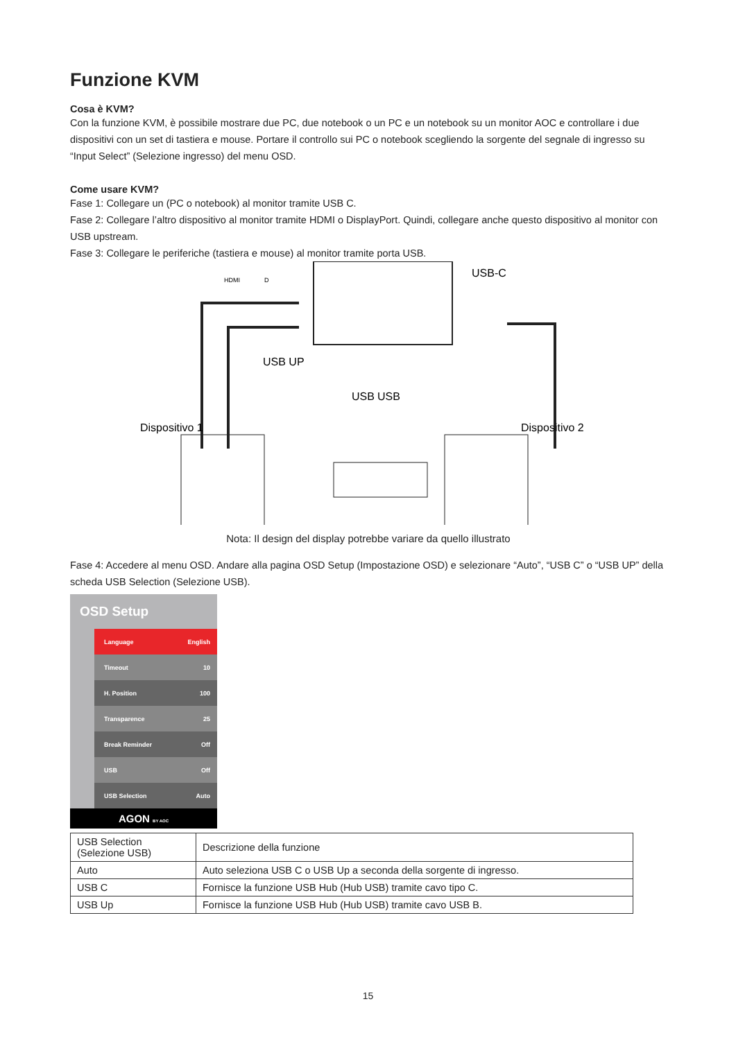Funzione KVM
Cosa è KVM?
Con la funzione KVM, è possibile mostrare due PC, due notebook o un PC e un notebook su un monitor AOC e controllare i due dispositivi con un set di tastiera e mouse. Portare il controllo sui PC o notebook scegliendo la sorgente del segnale di ingresso su “Input Select” (Selezione ingresso) del menu OSD.
Come usare KVM?
Fase 1: Collegare un (PC o notebook) al monitor tramite USB C.
Fase 2: Collegare l’altro dispositivo al monitor tramite HDMI o DisplayPort. Quindi, collegare anche questo dispositivo al monitor con USB upstream.
Fase 3: Collegare le periferiche (tastiera e mouse) al monitor tramite porta USB.
HDMI
D
USB-C
USB UP
USB
USB
Dispositivo 1
Dispositivo 2
Nota: Il design del display potrebbe variare da quello illustrato
Fase 4: Accedere al menu OSD. Andare alla pagina OSD Setup (Impostazione OSD) e selezionare “Auto”, “USB C” o “USB UP” della scheda USB Selection (Selezione USB).
OSD Setup
Language English
Timeout 10
H. Position 100
Transparence 25
Break Reminder Off
USB Off
USB Selection Auto
AGON BY AOC
| USB Selection (Selezione USB) | Descrizione della funzione |
| Auto | Auto seleziona USB C o USB Up a seconda della sorgente di ingresso. |
| USB C | Fornisce la funzione USB Hub (Hub USB) tramite cavo tipo C. |
| USB Up | Fornisce la funzione USB Hub (Hub USB) tramite cavo USB B. |
15